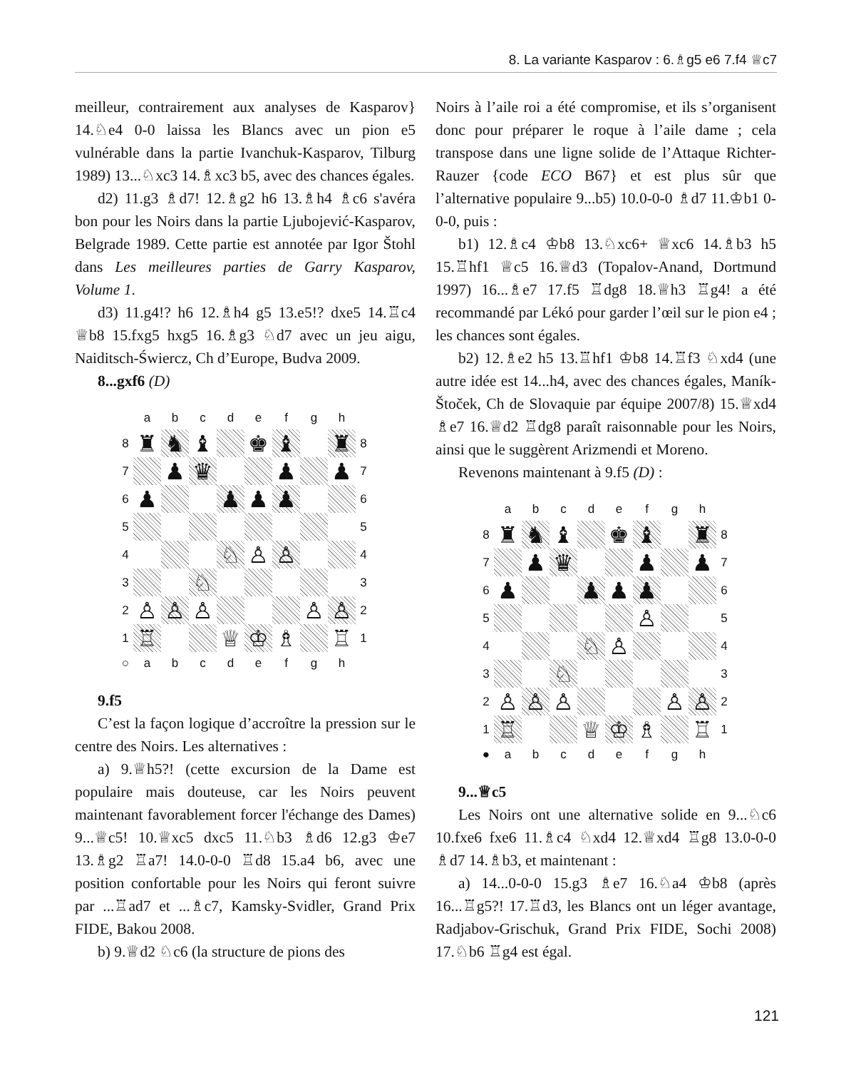8. La variante Kasparov : 6.♗g5 e6 7.f4 ♕c7
meilleur, contrairement aux analyses de Kasparov} 14.♘e4 0-0 laissa les Blancs avec un pion e5 vulnérable dans la partie Ivanchuk-Kasparov, Tilburg 1989) 13...♘xc3 14.♗xc3 b5, avec des chances égales.
d2) 11.g3 ♗d7! 12.♗g2 h6 13.♗h4 ♗c6 s'avéra bon pour les Noirs dans la partie Ljubojević-Kasparov, Belgrade 1989. Cette partie est annotée par Igor Štohl dans Les meilleures parties de Garry Kasparov, Volume 1.
d3) 11.g4!? h6 12.♗h4 g5 13.e5!? dxe5 14.♖c4 ♕b8 15.fxg5 hxg5 16.♗g3 ♘d7 avec un jeu aigu, Naiditsch-Świercz, Ch d’Europe, Budva 2009.
8...gxf6 (D)
| | a | b | c | d | e | f | g | h | |
| 8 | ♜ | ♞ | ♝ | | ♚ | ♝ | | ♜ | 8 |
| 7 | | ♟ | ♛ | | | ♟ | | ♟ | 7 |
| 6 | ♟ | | | ♟ | ♟ | ♟ | | | 6 |
| 5 | | | | | | | | | 5 |
| 4 | | | | ♘ | ♙ | ♙ | | | 4 |
| 3 | | | ♘ | | | | | | 3 |
| 2 | ♙ | ♙ | ♙ | | | | ♙ | ♙ | 2 |
| 1 | ♖ | | | ♕ | ♔ | ♗ | | ♖ | 1 |
| ○ | a | b | c | d | e | f | g | h | |
9.f5
C’est la façon logique d’accroître la pression sur le centre des Noirs. Les alternatives :
a) 9.♕h5?! (cette excursion de la Dame est populaire mais douteuse, car les Noirs peuvent maintenant favorablement forcer l'échange des Dames) 9...♕c5! 10.♕xc5 dxc5 11.♘b3 ♗d6 12.g3 ♔e7 13.♗g2 ♖a7! 14.0-0-0 ♖d8 15.a4 b6, avec une position confortable pour les Noirs qui feront suivre par ...♖ad7 et ...♗c7, Kamsky-Svidler, Grand Prix FIDE, Bakou 2008.
b) 9.♕d2 ♘c6 (la structure de pions des
Noirs à l’aile roi a été compromise, et ils s’organisent donc pour préparer le roque à l’aile dame ; cela transpose dans une ligne solide de l’Attaque Richter-Rauzer {code ECO B67} et est plus sûr que l’alternative populaire 9...b5) 10.0-0-0 ♗d7 11.♔b1 0-0-0, puis :
b1) 12.♗c4 ♔b8 13.♘xc6+ ♕xc6 14.♗b3 h5 15.♖hf1 ♕c5 16.♕d3 (Topalov-Anand, Dortmund 1997) 16...♗e7 17.f5 ♖dg8 18.♕h3 ♖g4! a été recommandé par Lékó pour garder l’œil sur le pion e4 ; les chances sont égales.
b2) 12.♗e2 h5 13.♖hf1 ♔b8 14.♖f3 ♘xd4 (une autre idée est 14...h4, avec des chances égales, Maník-Štoček, Ch de Slovaquie par équipe 2007/8) 15.♕xd4 ♗e7 16.♕d2 ♖dg8 paraît raisonnable pour les Noirs, ainsi que le suggèrent Arizmendi et Moreno.
Revenons maintenant à 9.f5 (D) :
| | a | b | c | d | e | f | g | h | |
| 8 | ♜ | ♞ | ♝ | | ♚ | ♝ | | ♜ | 8 |
| 7 | | ♟ | ♛ | | | ♟ | | ♟ | 7 |
| 6 | ♟ | | | ♟ | ♟ | ♟ | | | 6 |
| 5 | | | | | | ♙ | | | 5 |
| 4 | | | | ♘ | ♙ | | | | 4 |
| 3 | | | ♘ | | | | | | 3 |
| 2 | ♙ | ♙ | ♙ | | | | ♙ | ♙ | 2 |
| 1 | ♖ | | | ♕ | ♔ | ♗ | | ♖ | 1 |
| ● | a | b | c | d | e | f | g | h | |
9...♕c5
Les Noirs ont une alternative solide en 9...♘c6 10.fxe6 fxe6 11.♗c4 ♘xd4 12.♕xd4 ♖g8 13.0-0-0 ♗d7 14.♗b3, et maintenant :
a) 14...0-0-0 15.g3 ♗e7 16.♘a4 ♔b8 (après 16...♖g5?! 17.♖d3, les Blancs ont un léger avantage, Radjabov-Grischuk, Grand Prix FIDE, Sochi 2008) 17.♘b6 ♖g4 est égal.
121